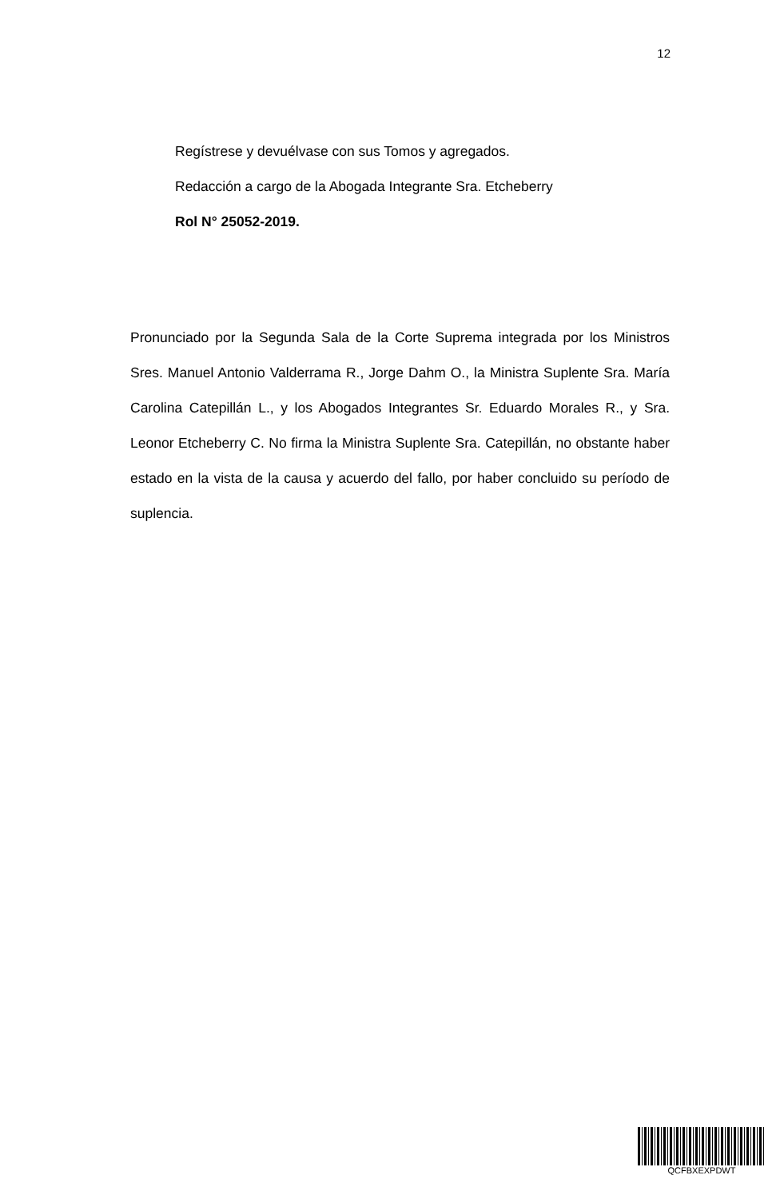12
Regístrese y devuélvase con sus Tomos y agregados.
Redacción a cargo de la Abogada Integrante Sra. Etcheberry
Rol N° 25052-2019.
Pronunciado por la Segunda Sala de la Corte Suprema integrada por los Ministros Sres. Manuel Antonio Valderrama R., Jorge Dahm O., la Ministra Suplente Sra. María Carolina Catepillán L., y los Abogados Integrantes Sr. Eduardo Morales R., y Sra. Leonor Etcheberry C. No firma la Ministra Suplente Sra. Catepillán, no obstante haber estado en la vista de la causa y acuerdo del fallo, por haber concluido su período de suplencia.
QCFBXEXPDWT